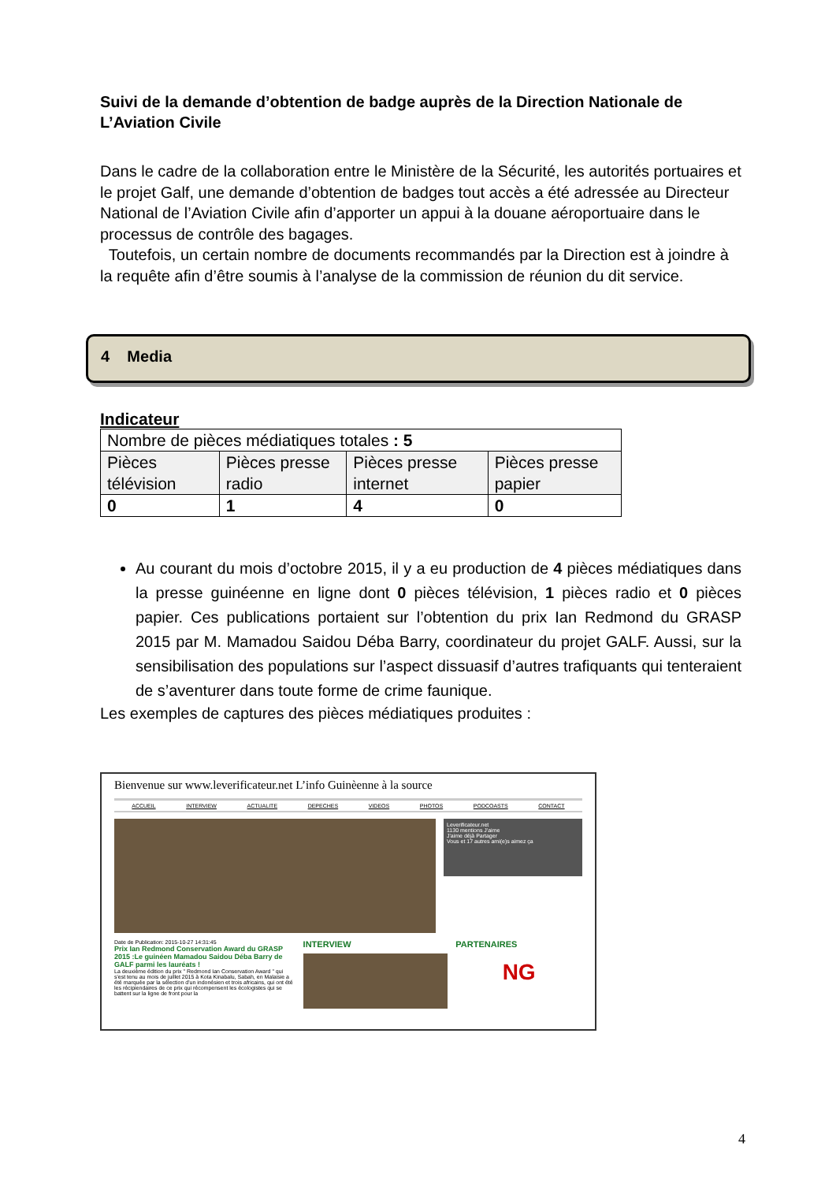Suivi de la demande d’obtention de badge auprès de la Direction Nationale de L’Aviation Civile
Dans le cadre de la collaboration entre le Ministère de la Sécurité, les autorités portuaires et le projet Galf, une demande d’obtention de badges tout accès a été adressée au Directeur National de l’Aviation Civile afin d’apporter un appui à la douane aéroportuaire dans le processus de contrôle des bagages.
Toutefois, un certain nombre de documents recommandés par la Direction est à joindre à la requête afin d’être soumis à l’analyse de la commission de réunion du dit service.
4 Media
Indicateur
| Nombre de pièces médiatiques totales : 5 | | | |
| Pièces télévision | Pièces presse radio | Pièces presse internet | Pièces presse papier |
| 0 | 1 | 4 | 0 |
Au courant du mois d’octobre 2015, il y a eu production de 4 pièces médiatiques dans la presse guinéenne en ligne dont 0 pièces télévision, 1 pièces radio et 0 pièces papier. Ces publications portaient sur l’obtention du prix Ian Redmond du GRASP 2015 par M. Mamadou Saidou Déba Barry, coordinateur du projet GALF. Aussi, sur la sensibilisation des populations sur l’aspect dissuasif d’autres trafiquants qui tenteraient de s’aventurer dans toute forme de crime faunique.
Les exemples de captures des pièces médiatiques produites :
Bienvenue sur www.leverificateur.net L’info Guinèenne à la source
ACCUEIL INTERVIEW ACTUALITE DEPECHES VIDEOS PHOTOS PODCOASTS CONTACT
Leverificateur.net
1130 mentions J'aime
J'aime déjà Partager
Vous et 17 autres ami(e)s aimez ça
Date de Publication: 2015-10-27 14:31:45
Prix Ian Redmond Conservation Award du GRASP 2015 :Le guinéen Mamadou Saidou Déba Barry de GALF parmi les lauréats !
La deuxième édition du prix " Redmond Ian Conservation Award " qui s'est tenu au mois de juillet 2015 à Kota Kinabalu, Sabah, en Malaisie a été marquée par la sélection d'un indonésien et trois africains, qui ont été les récipiendaires de ce prix qui récompensent les écologistes qui se battent sur la ligne de front pour la
INTERVIEW PARTENAIRES
NG
4